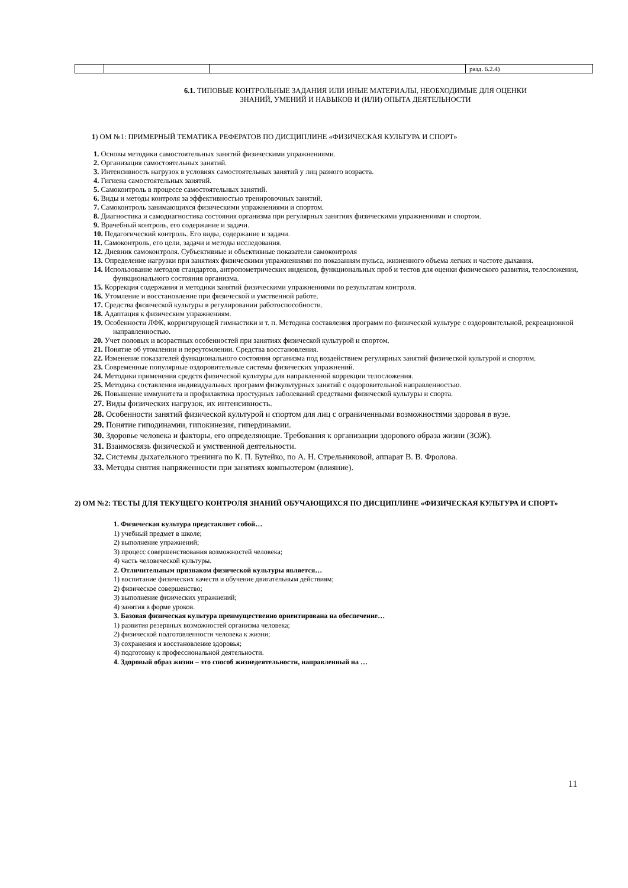| | | | разд. 6.2.4) |
6.1. ТИПОВЫЕ КОНТРОЛЬНЫЕ ЗАДАНИЯ ИЛИ ИНЫЕ МАТЕРИАЛЫ, НЕОБХОДИМЫЕ ДЛЯ ОЦЕНКИ
ЗНАНИЙ, УМЕНИЙ И НАВЫКОВ И (ИЛИ) ОПЫТА ДЕЯТЕЛЬНОСТИ
1) ОМ №1: ПРИМЕРНЫЙ ТЕМАТИКА РЕФЕРАТОВ ПО ДИСЦИПЛИНЕ «ФИЗИЧЕСКАЯ КУЛЬТУРА И СПОРТ»
1. Основы методики самостоятельных занятий физическими упражнениями.
2. Организация самостоятельных занятий.
3. Интенсивность нагрузок в условиях самостоятельных занятий у лиц разного возраста.
4. Гигиена самостоятельных занятий.
5. Самоконтроль в процессе самостоятельных занятий.
6. Виды и методы контроля за эффективностью тренировочных занятий.
7. Самоконтроль занимающихся физическими упражнениями и спортом.
8. Диагностика и самодиагностика состояния организма при регулярных занятиях физическими упражнениями и спортом.
9. Врачебный контроль, его содержание и задачи.
10. Педагогический контроль. Его виды, содержание и задачи.
11. Самоконтроль, его цели, задачи и методы исследования.
12. Дневник самоконтроля. Субъективные и объективные показатели самоконтроля
13. Определение нагрузки при занятиях физическими упражнениями по показаниям пульса, жизненного объема легких и частоте дыхания.
14. Использование методов стандартов, антропометрических индексов, функциональных проб и тестов для оценки физического развития, телосложения, функционального состояния организма.
15. Коррекция содержания и методики занятий физическими упражнениями по результатам контроля.
16. Утомление и восстановление при физической и умственной работе.
17. Средства физической культуры в регулировании работоспособности.
18. Адаптация к физическим упражнениям.
19. Особенности ЛФК, корригирующей гимнастики и т. п. Методика составления программ по физической культуре с оздоровительной, рекреационной направленностью.
20. Учет половых и возрастных особенностей при занятиях физической культурой и спортом.
21. Понятие об утомлении и переутомлении. Средства восстановления.
22. Изменение показателей функционального состояния организма под воздействием регулярных занятий физической культурой и спортом.
23. Современные популярные оздоровительные системы физических упражнений.
24. Методики применения средств физической культуры для направленной коррекции телосложения.
25. Методика составления индивидуальных программ физкультурных занятий с оздоровительной направленностью.
26. Повышение иммунитета и профилактика простудных заболеваний средствами физической культуры и спорта.
27. Виды физических нагрузок, их интенсивность.
28. Особенности занятий физической культурой и спортом для лиц с ограниченными возможностями здоровья в вузе.
29. Понятие гиподинамии, гипокинезия, гипердинамии.
30. Здоровье человека и факторы, его определяющие. Требования к организации здорового образа жизни (ЗОЖ).
31. Взаимосвязь физической и умственной деятельности.
32. Системы дыхательного тренинга по К. П. Бутейко, по А. Н. Стрельниковой, аппарат В. В. Фролова.
33. Методы снятия напряженности при занятиях компьютером (влияние).
2) ОМ №2: ТЕСТЫ ДЛЯ ТЕКУЩЕГО КОНТРОЛЯ ЗНАНИЙ ОБУЧАЮЩИХСЯ ПО ДИСЦИПЛИНЕ «ФИЗИЧЕСКАЯ КУЛЬТУРА И СПОРТ»
1. Физическая культура представляет собой…
1) учебный предмет в школе;
2) выполнение упражнений;
3) процесс совершенствования возможностей человека;
4) часть человеческой культуры.
2. Отличительным признаком физической культуры является…
1) воспитание физических качеств и обучение двигательным действиям;
2) физическое совершенство;
3) выполнение физических упражнений;
4) занятия в форме уроков.
3. Базовая физическая культура преимущественно ориентирована на обеспечение…
1) развития резервных возможностей организма человека;
2) физической подготовленности человека к жизни;
3) сохранения и восстановление здоровья;
4) подготовку к профессиональной деятельности.
4. Здоровый образ жизни – это способ жизнедеятельности, направленный на …
11